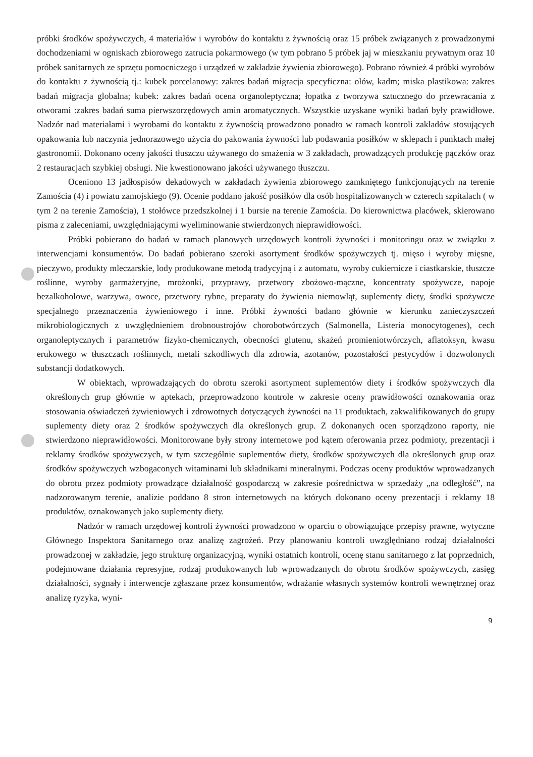próbki środków spożywczych, 4 materiałów i wyrobów do kontaktu z żywnością oraz 15 próbek związanych z prowadzonymi dochodzeniami w ogniskach zbiorowego zatrucia pokarmowego (w tym pobrano 5 próbek jaj w mieszkaniu prywatnym oraz 10 próbek sanitarnych ze sprzętu pomocniczego i urządzeń w zakładzie żywienia zbiorowego). Pobrano również 4 próbki wyrobów do kontaktu z żywnością tj.: kubek porcelanowy: zakres badań migracja specyficzna: ołów, kadm; miska plastikowa: zakres badań migracja globalna; kubek: zakres badań ocena organoleptyczna; łopatka z tworzywa sztucznego do przewracania z otworami :zakres badań suma pierwszorzędowych amin aromatycznych. Wszystkie uzyskane wyniki badań były prawidłowe. Nadzór nad materiałami i wyrobami do kontaktu z żywnością prowadzono ponadto w ramach kontroli zakładów stosujących opakowania lub naczynia jednorazowego użycia do pakowania żywności lub podawania posiłków w sklepach i punktach małej gastronomii. Dokonano oceny jakości tłuszczu używanego do smażenia w 3 zakładach, prowadzących produkcję pączków oraz 2 restauracjach szybkiej obsługi. Nie kwestionowano jakości używanego tłuszczu.
Oceniono 13 jadłospisów dekadowych w zakładach żywienia zbiorowego zamkniętego funkcjonujących na terenie Zamościa (4) i powiatu zamojskiego (9). Ocenie poddano jakość posiłków dla osób hospitalizowanych w czterech szpitalach ( w tym 2 na terenie Zamościa), 1 stołówce przedszkolnej i 1 bursie na terenie Zamościa. Do kierownictwa placówek, skierowano pisma z zaleceniami, uwzględniającymi wyeliminowanie stwierdzonych nieprawidłowości.
Próbki pobierano do badań w ramach planowych urzędowych kontroli żywności i monitoringu oraz w związku z interwencjami konsumentów. Do badań pobierano szeroki asortyment środków spożywczych tj. mięso i wyroby mięsne, pieczywo, produkty mleczarskie, lody produkowane metodą tradycyjną i z automatu, wyroby cukiernicze i ciastkarskie, tłuszcze roślinne, wyroby garmażeryjne, mrożonki, przyprawy, przetwory zbożowo-mączne, koncentraty spożywcze, napoje bezalkoholowe, warzywa, owoce, przetwory rybne, preparaty do żywienia niemowląt, suplementy diety, środki spożywcze specjalnego przeznaczenia żywieniowego i inne. Próbki żywności badano głównie w kierunku zanieczyszczeń mikrobiologicznych z uwzględnieniem drobnoustrojów chorobotwórczych (Salmonella, Listeria monocytogenes), cech organoleptycznych i parametrów fizyko-chemicznych, obecności glutenu, skażeń promieniotwórczych, aflatoksyn, kwasu erukowego w tłuszczach roślinnych, metali szkodliwych dla zdrowia, azotanów, pozostałości pestycydów i dozwolonych substancji dodatkowych.
W obiektach, wprowadzających do obrotu szeroki asortyment suplementów diety i środków spożywczych dla określonych grup głównie w aptekach, przeprowadzono kontrole w zakresie oceny prawidłowości oznakowania oraz stosowania oświadczeń żywieniowych i zdrowotnych dotyczących żywności na 11 produktach, zakwalifikowanych do grupy suplementy diety oraz 2 środków spożywczych dla określonych grup. Z dokonanych ocen sporządzono raporty, nie stwierdzono nieprawidłowości. Monitorowane były strony internetowe pod kątem oferowania przez podmioty, prezentacji i reklamy środków spożywczych, w tym szczególnie suplementów diety, środków spożywczych dla określonych grup oraz środków spożywczych wzbogaconych witaminami lub składnikami mineralnymi. Podczas oceny produktów wprowadzanych do obrotu przez podmioty prowadzące działalność gospodarczą w zakresie pośrednictwa w sprzedaży „na odległość”, na nadzorowanym terenie, analizie poddano 8 stron internetowych na których dokonano oceny prezentacji i reklamy 18 produktów, oznakowanych jako suplementy diety.
Nadzór w ramach urzędowej kontroli żywności prowadzono w oparciu o obowiązujące przepisy prawne, wytyczne Głównego Inspektora Sanitarnego oraz analizę zagrożeń. Przy planowaniu kontroli uwzględniano rodzaj działalności prowadzonej w zakładzie, jego strukturę organizacyjną, wyniki ostatnich kontroli, ocenę stanu sanitarnego z lat poprzednich, podejmowane działania represyjne, rodzaj produkowanych lub wprowadzanych do obrotu środków spożywczych, zasięg działalności, sygnały i interwencje zgłaszane przez konsumentów, wdrażanie własnych systemów kontroli wewnętrznej oraz analizę ryzyka, wyni-
9